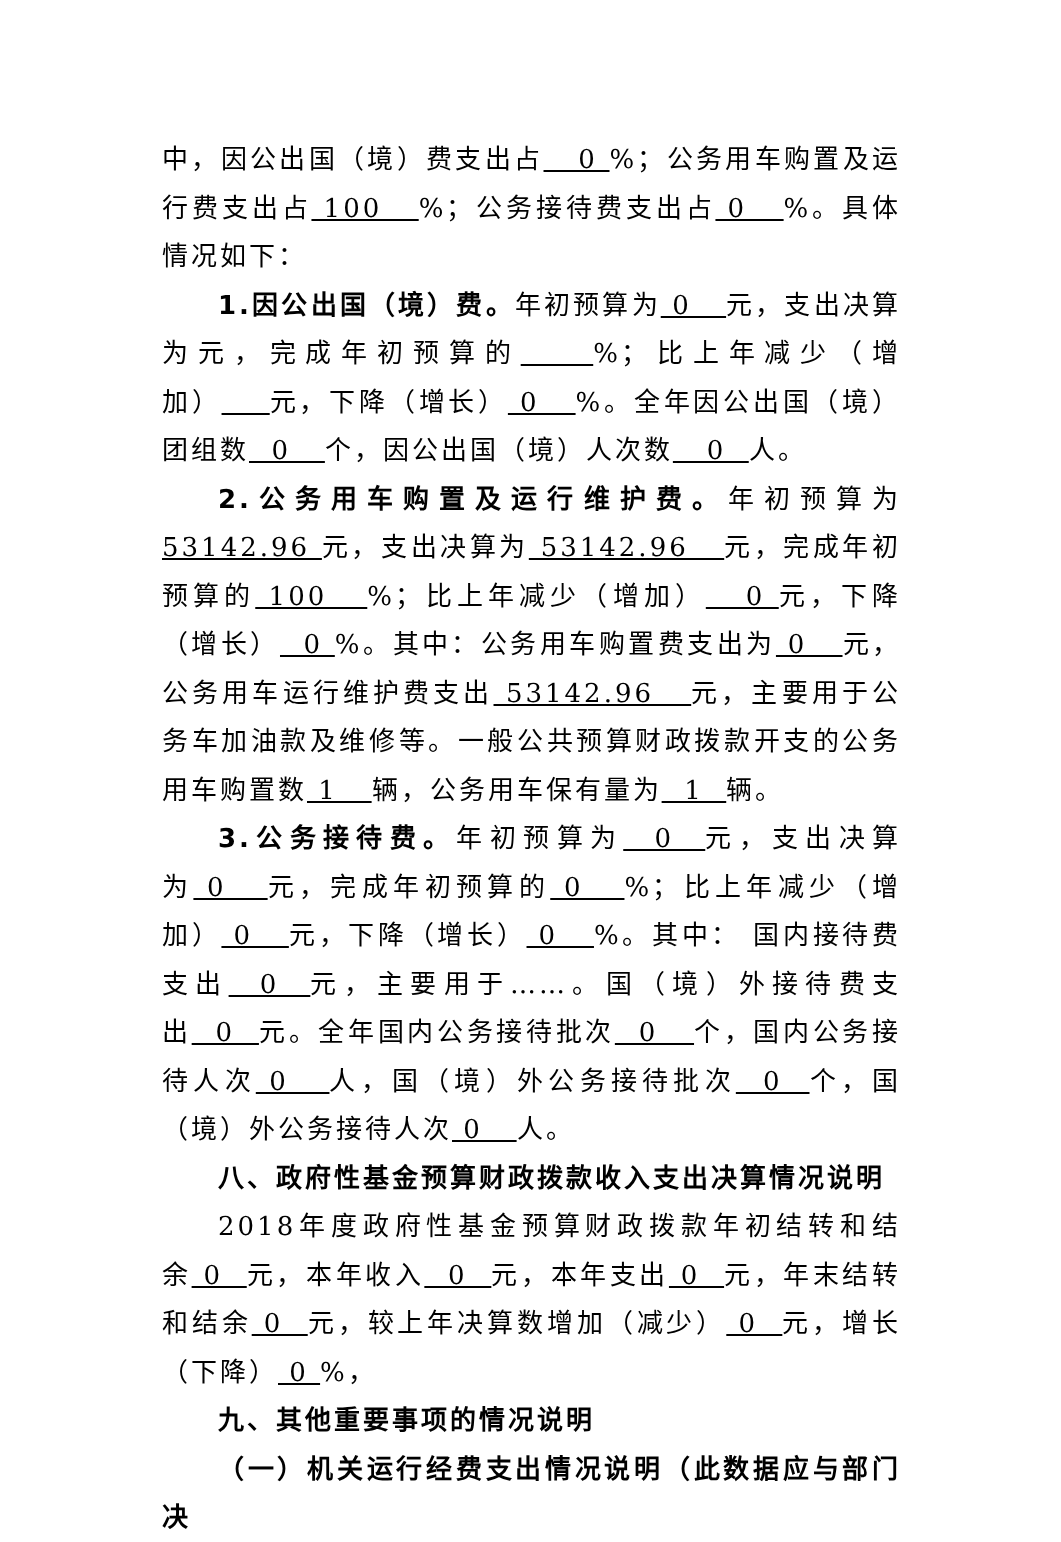中，因公出国（境）费支出占 0 %；公务用车购置及运行费支出占 100 %；公务接待费支出占 0 %。具体情况如下：
1.因公出国（境）费。年初预算为 0 元，支出决算为元，完成年初预算的 %；比上年减少（增加） 元，下降（增长） 0 %。全年因公出国（境）团组数 0 个，因公出国（境）人次数 0 人。
2.公务用车购置及运行维护费。年初预算为53142.96 元，支出决算为 53142.96 元，完成年初预算的 100 %；比上年减少（增加） 0 元，下降（增长） 0 %。其中：公务用车购置费支出为 0 元，公务用车运行维护费支出 53142.96 元，主要用于公务车加油款及维修等。一般公共预算财政拨款开支的公务用车购置数 1 辆，公务用车保有量为 1 辆。
3.公务接待费。年初预算为 0 元，支出决算为 0 元，完成年初预算的 0 %；比上年减少（增加） 0 元，下降（增长） 0 %。其中： 国内接待费支出 0 元，主要用于……。国（境）外接待费支出 0 元。全年国内公务接待批次 0 个，国内公务接待人次 0 人，国（境）外公务接待批次 0 个，国（境）外公务接待人次 0 人。
八、政府性基金预算财政拨款收入支出决算情况说明
2018年度政府性基金预算财政拨款年初结转和结余 0 元，本年收入 0 元，本年支出 0 元，年末结转和结余 0 元，较上年决算数增加（减少） 0 元，增长（下降） 0 %，
九、其他重要事项的情况说明
（一）机关运行经费支出情况说明（此数据应与部门决